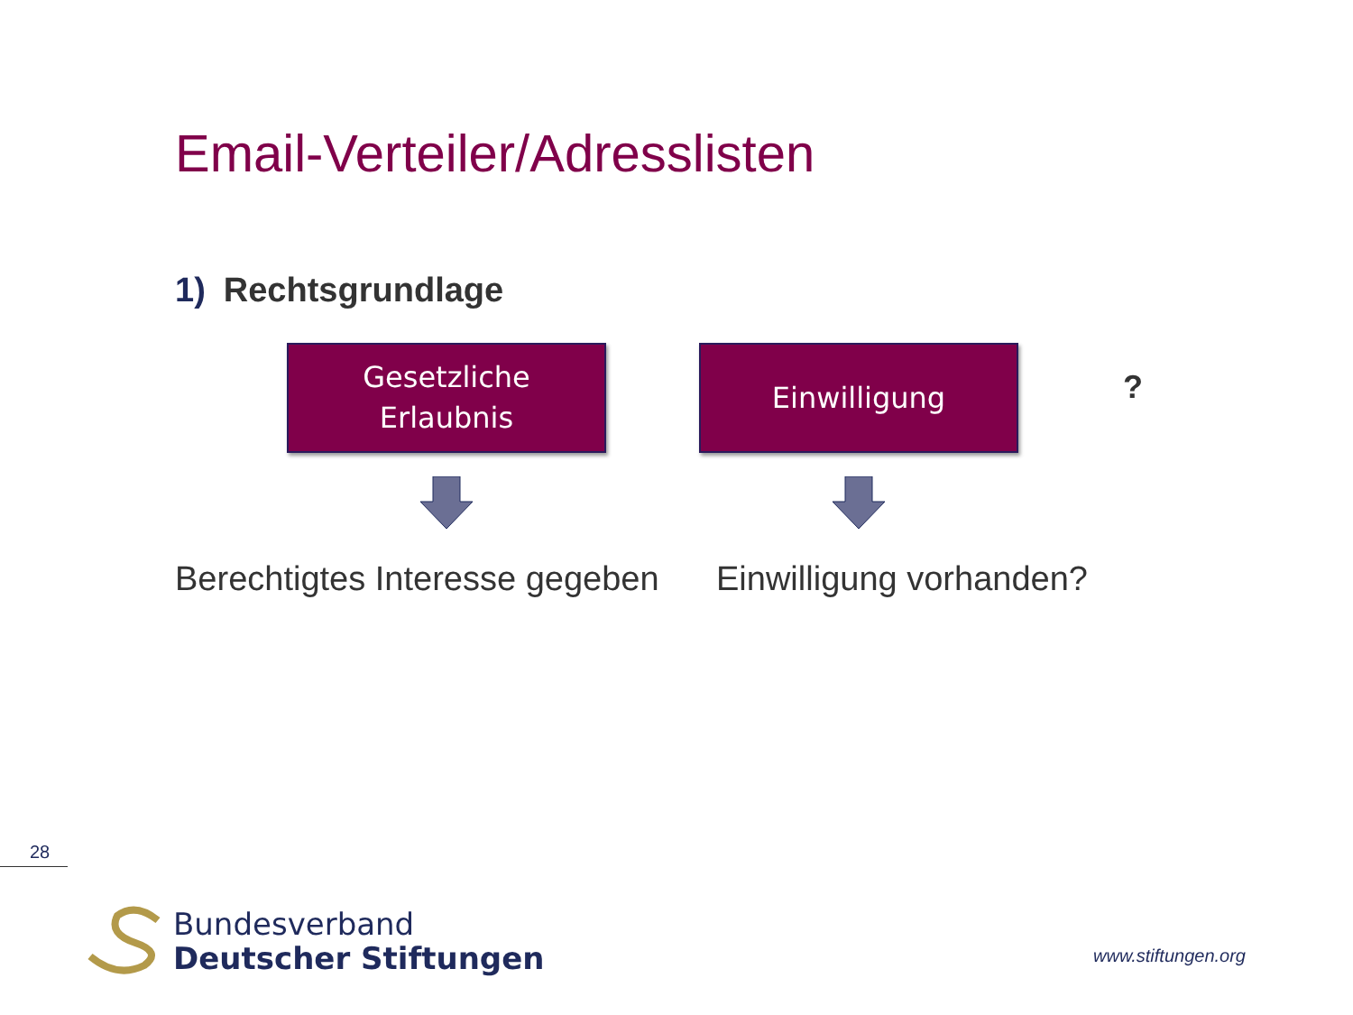Email-Verteiler/Adresslisten
1) Rechtsgrundlage
Gesetzliche
Erlaubnis
Einwilligung
?
Berechtigtes Interesse gegeben Einwilligung vorhanden?
28
Bundesverband
Deutscher Stiftungen
www.stiftungen.org